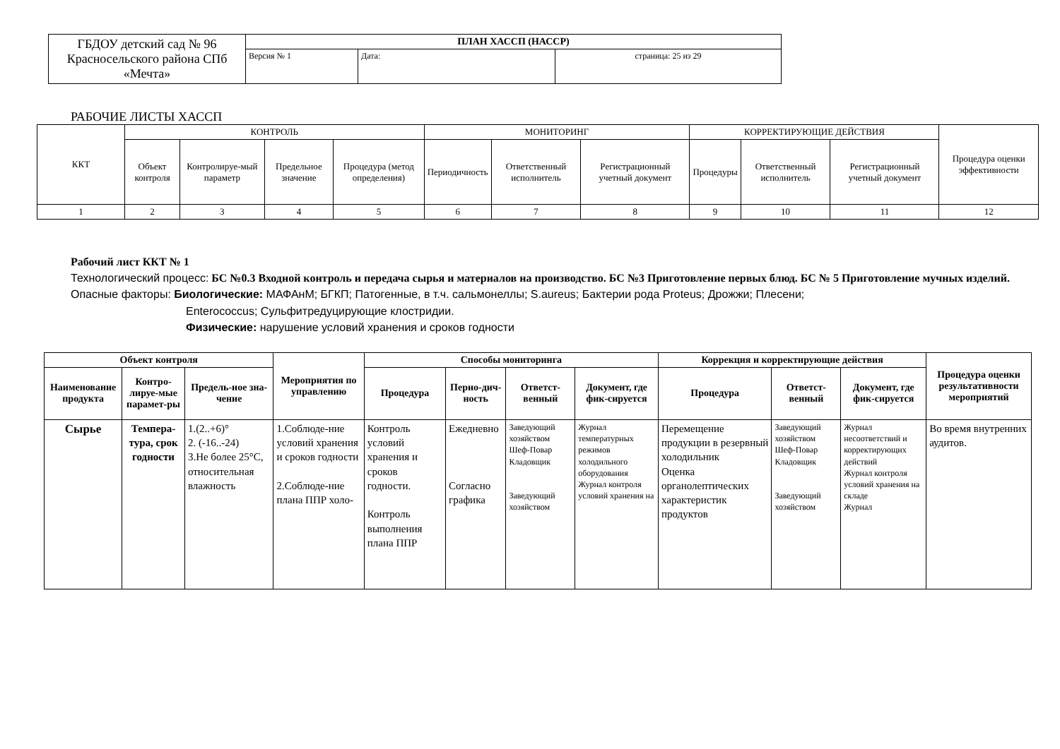| ГБДОУ детский сад № 96 Красносельского района СПб «Мечта» | ПЛАН ХАССП (НАССР) | | |
| | Версия № 1 | Дата: | страница: 25 из 29 |
РАБОЧИЕ ЛИСТЫ ХАССП
| ККТ | КОНТРОЛЬ | | | | МОНИТОРИНГ | | | КОРРЕКТИРУЮЩИЕ ДЕЙСТВИЯ | | | Процедура оценки эффективности |
| | Объект контроля | Контролируе-мый параметр | Предельное значение | Процедура (метод определения) | Периодичность | Ответственный исполнитель | Регистрационный учетный документ | Процедуры | Ответственный исполнитель | Регистрационный учетный документ | |
| 1 | 2 | 3 | 4 | 5 | 6 | 7 | 8 | 9 | 10 | 11 | 12 |
Рабочий лист ККТ № 1
Технологический процесс: БС №0.3 Входной контроль и передача сырья и материалов на производство. БС №3 Приготовление первых блюд. БС № 5 Приготовление мучных изделий.
Опасные факторы: Биологические: МАФАнМ; БГКП; Патогенные, в т.ч. сальмонеллы; S.aureus; Бактерии рода Proteus; Дрожжи; Плесени;
Enterococcus; Сульфитредуцирующие клостридии.
Физические: нарушение условий хранения и сроков годности
| Объект контроля | | | Мероприятия по управлению | Способы мониторинга | | | | Коррекция и корректирующие действия | | | Процедура оценки результативности мероприятий |
| --- | --- | --- | --- | --- | --- | --- | --- | --- | --- | --- | --- |
| Наименование продукта | Контро-лируе-мые парамет-ры | Предель-ное зна-чение | | Процедура | Перио-дич-ность | Ответст-венный | Документ, где фик-сируется | Процедура | Ответст-венный | Документ, где фик-сируется | |
| Сырье | Темпера-тура, срок годности | 1.(2..+6)° 2. (-16..-24) 3.Не более 25°С, относительная влажность | 1.Соблюде-ние условий хранения и сроков годности 2.Соблюде-ние плана ППР холо- | Контроль условий хранения и сроков годности. Контроль выполнения плана ППР | Ежедневно Согласно графика | Заведующий хозяйством Шеф-Повар Кладовщик Заведующий хозяйством | Журнал температурных режимов холодильного оборудования Журнал контроля условий хранения на | Перемещение продукции в резервный холодильник Оценка органолептических характеристик продуктов | Заведующий хозяйством Шеф-Повар Кладовщик Заведующий хозяйством | Журнал несоответствий и корректирующих действий Журнал контроля условий хранения на складе Журнал | Во время внутренних аудитов. |